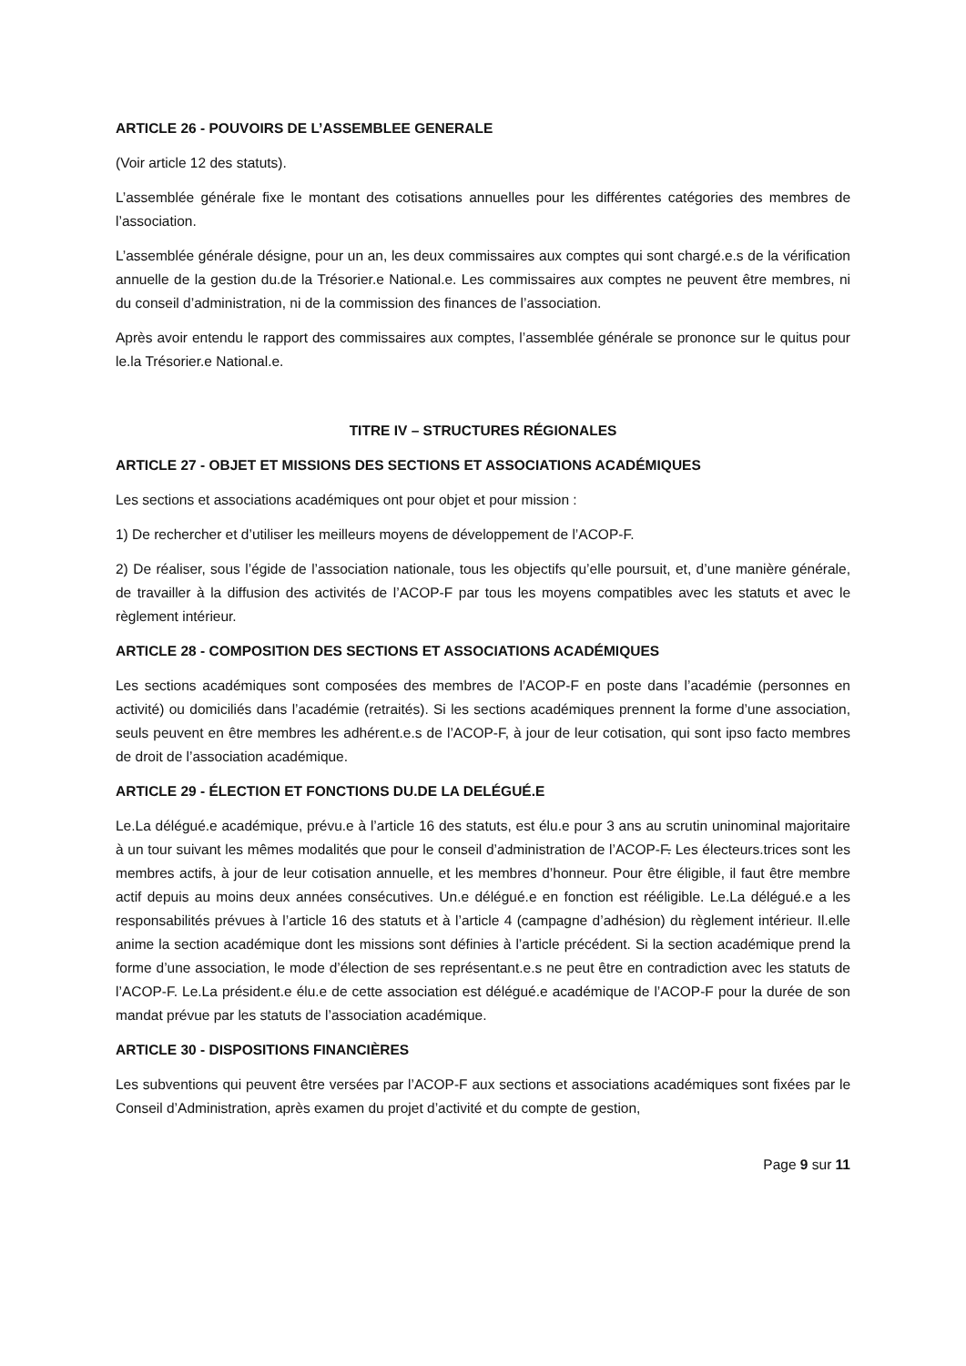ARTICLE 26 - POUVOIRS DE L’ASSEMBLEE GENERALE
(Voir article 12 des statuts).
L’assemblée générale fixe le montant des cotisations annuelles pour les différentes catégories des membres de l’association.
L’assemblée générale désigne, pour un an, les deux commissaires aux comptes qui sont chargé.e.s de la vérification annuelle de la gestion du.de la Trésorier.e National.e. Les commissaires aux comptes ne peuvent être membres, ni du conseil d’administration, ni de la commission des finances de l’association.
Après avoir entendu le rapport des commissaires aux comptes, l’assemblée générale se prononce sur le quitus pour le.la Trésorier.e National.e.
TITRE IV – STRUCTURES RÉGIONALES
ARTICLE 27 - OBJET ET MISSIONS DES SECTIONS ET ASSOCIATIONS ACADÉMIQUES
Les sections et associations académiques ont pour objet et pour mission :
1) De rechercher et d’utiliser les meilleurs moyens de développement de l’ACOP-F.
2) De réaliser, sous l’égide de l’association nationale, tous les objectifs qu’elle poursuit, et, d’une manière générale, de travailler à la diffusion des activités de l’ACOP-F par tous les moyens compatibles avec les statuts et avec le règlement intérieur.
ARTICLE 28 - COMPOSITION DES SECTIONS ET ASSOCIATIONS ACADÉMIQUES
Les sections académiques sont composées des membres de l’ACOP-F en poste dans l’académie (personnes en activité) ou domiciliés dans l’académie (retraités). Si les sections académiques prennent la forme d’une association, seuls peuvent en être membres les adhérent.e.s de l’ACOP-F, à jour de leur cotisation, qui sont ipso facto membres de droit de l’association académique.
ARTICLE 29 - ÉLECTION ET FONCTIONS DU.DE LA DELÉGUÉ.E
Le.La délégué.e académique, prévu.e à l’article 16 des statuts, est élu.e pour 3 ans au scrutin uninominal majoritaire à un tour suivant les mêmes modalités que pour le conseil d’administration de l’ACOP-F. Les électeurs.trices sont les membres actifs, à jour de leur cotisation annuelle, et les membres d’honneur. Pour être éligible, il faut être membre actif depuis au moins deux années consécutives. Un.e délégué.e en fonction est rééligible. Le.La délégué.e a les responsabilités prévues à l’article 16 des statuts et à l’article 4 (campagne d’adhésion) du règlement intérieur. Il.elle anime la section académique dont les missions sont définies à l’article précédent. Si la section académique prend la forme d’une association, le mode d’élection de ses représentant.e.s ne peut être en contradiction avec les statuts de l’ACOP-F. Le.La président.e élu.e de cette association est délégué.e académique de l’ACOP-F pour la durée de son mandat prévue par les statuts de l’association académique.
ARTICLE 30 - DISPOSITIONS FINANCIÈRES
Les subventions qui peuvent être versées par l’ACOP-F aux sections et associations académiques sont fixées par le Conseil d’Administration, après examen du projet d’activité et du compte de gestion,
Page 9 sur 11